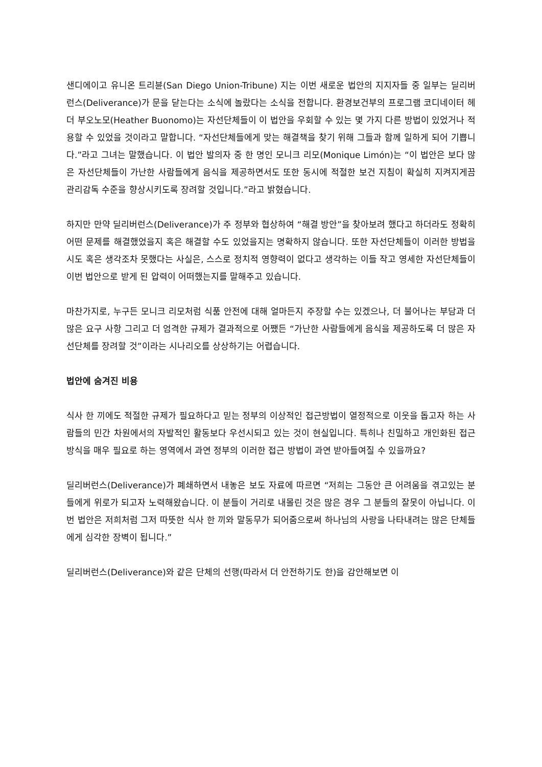샌디에이고 유니온 트리뷴(San Diego Union-Tribune) 지는 이번 새로운 법안의 지지자들 중 일부는 딜리버런스(Deliverance)가 문을 닫는다는 소식에 놀랐다는 소식을 전합니다. 환경보건부의 프로그램 코디네이터 헤더 부오노모(Heather Buonomo)는 자선단체들이 이 법안을 우회할 수 있는 몇 가지 다른 방법이 있었거나 적용할 수 있었을 것이라고 말합니다. “자선단체들에게 맞는 해결책을 찾기 위해 그들과 함께 일하게 되어 기쁩니다.”라고 그녀는 말했습니다. 이 법안 발의자 중 한 명인 모니크 리모(Monique Limón)는 “이 법안은 보다 많은 자선단체들이 가난한 사람들에게 음식을 제공하면서도 또한 동시에 적절한 보건 지침이 확실히 지켜지게끔 관리감독 수준을 향상시키도록 장려할 것입니다.”라고 밝혔습니다.
하지만 만약 딜리버런스(Deliverance)가 주 정부와 협상하여 “해결 방안”을 찾아보려 했다고 하더라도 정확히 어떤 문제를 해결했었을지 혹은 해결할 수도 있었을지는 명확하지 않습니다. 또한 자선단체들이 이러한 방법을 시도 혹은 생각조차 못했다는 사실은, 스스로 정치적 영향력이 없다고 생각하는 이들 작고 영세한 자선단체들이 이번 법안으로 받게 된 압력이 어떠했는지를 말해주고 있습니다.
마찬가지로, 누구든 모니크 리모처럼 식품 안전에 대해 얼마든지 주장할 수는 있겠으나, 더 불어나는 부담과 더 많은 요구 사항 그리고 더 엄격한 규제가 결과적으로 어쨌든 “가난한 사람들에게 음식을 제공하도록 더 많은 자선단체를 장려할 것”이라는 시나리오를 상상하기는 어렵습니다.
법안에 숨겨진 비용
식사 한 끼에도 적절한 규제가 필요하다고 믿는 정부의 이상적인 접근방법이 열정적으로 이웃을 돕고자 하는 사람들의 민간 차원에서의 자발적인 활동보다 우선시되고 있는 것이 현실입니다. 특히나 친밀하고 개인화된 접근 방식을 매우 필요로 하는 영역에서 과연 정부의 이러한 접근 방법이 과연 받아들여질 수 있을까요?
딜리버런스(Deliverance)가 폐쇄하면서 내놓은 보도 자료에 따르면 “저희는 그동안 큰 어려움을 겪고있는 분들에게 위로가 되고자 노력해왔습니다. 이 분들이 거리로 내몰린 것은 많은 경우 그 분들의 잘못이 아닙니다. 이번 법안은 저희처럼 그저 따뜻한 식사 한 끼와 말동무가 되어줌으로써 하나님의 사랑을 나타내려는 많은 단체들에게 심각한 장벽이 됩니다.”
딜리버런스(Deliverance)와 같은 단체의 선행(따라서 더 안전하기도 한)을 감안해보면 이